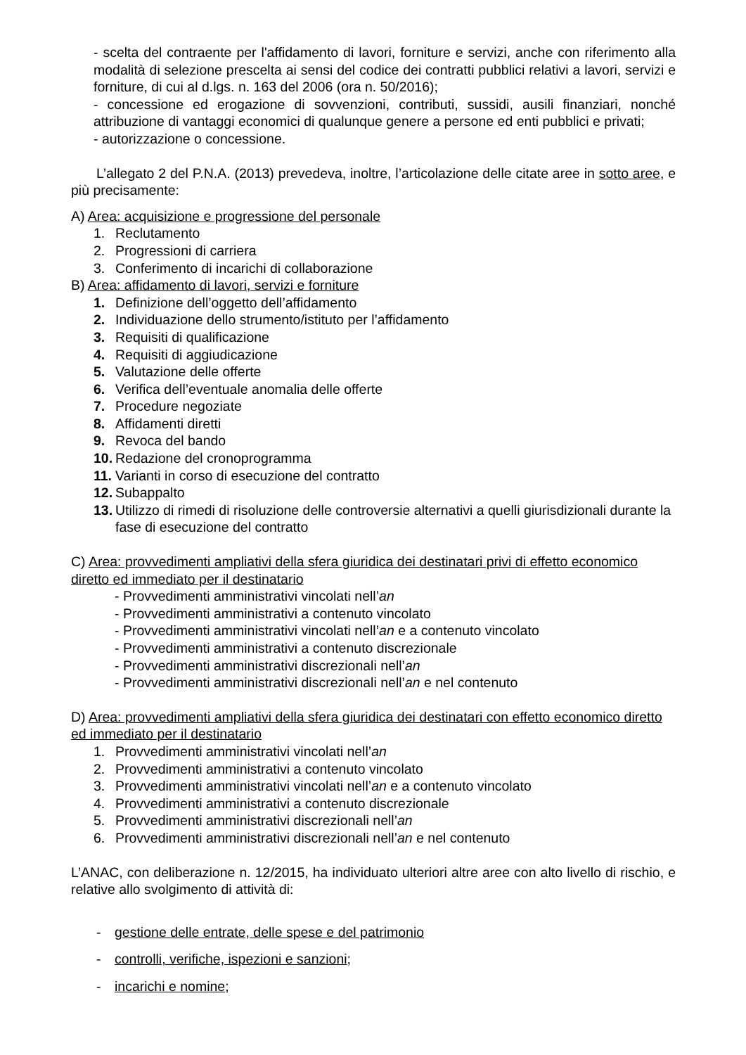- scelta del contraente per l'affidamento di lavori, forniture e servizi, anche con riferimento alla modalità di selezione prescelta ai sensi del codice dei contratti pubblici relativi a lavori, servizi e forniture, di cui al d.lgs. n. 163 del 2006 (ora n. 50/2016);
- concessione ed erogazione di sovvenzioni, contributi, sussidi, ausili finanziari, nonché attribuzione di vantaggi economici di qualunque genere a persone ed enti pubblici e privati;
- autorizzazione o concessione.
L’allegato 2 del P.N.A. (2013) prevedeva, inoltre, l’articolazione delle citate aree in sotto aree, e più precisamente:
A) Area: acquisizione e progressione del personale
1. Reclutamento
2. Progressioni di carriera
3. Conferimento di incarichi di collaborazione
B) Area: affidamento di lavori, servizi e forniture
1. Definizione dell’oggetto dell’affidamento
2. Individuazione dello strumento/istituto per l’affidamento
3. Requisiti di qualificazione
4. Requisiti di aggiudicazione
5. Valutazione delle offerte
6. Verifica dell’eventuale anomalia delle offerte
7. Procedure negoziate
8. Affidamenti diretti
9. Revoca del bando
10. Redazione del cronoprogramma
11. Varianti in corso di esecuzione del contratto
12. Subappalto
13. Utilizzo di rimedi di risoluzione delle controversie alternativi a quelli giurisdizionali durante la fase di esecuzione del contratto
C) Area: provvedimenti ampliativi della sfera giuridica dei destinatari privi di effetto economico diretto ed immediato per il destinatario
- Provvedimenti amministrativi vincolati nell’an
- Provvedimenti amministrativi a contenuto vincolato
- Provvedimenti amministrativi vincolati nell’an e a contenuto vincolato
- Provvedimenti amministrativi a contenuto discrezionale
- Provvedimenti amministrativi discrezionali nell’an
- Provvedimenti amministrativi discrezionali nell’an e nel contenuto
D) Area: provvedimenti ampliativi della sfera giuridica dei destinatari con effetto economico diretto ed immediato per il destinatario
1. Provvedimenti amministrativi vincolati nell’an
2. Provvedimenti amministrativi a contenuto vincolato
3. Provvedimenti amministrativi vincolati nell’an e a contenuto vincolato
4. Provvedimenti amministrativi a contenuto discrezionale
5. Provvedimenti amministrativi discrezionali nell’an
6. Provvedimenti amministrativi discrezionali nell’an e nel contenuto
L’ANAC, con deliberazione n. 12/2015, ha individuato ulteriori altre aree con alto livello di rischio, e relative allo svolgimento di attività di:
- gestione delle entrate, delle spese e del patrimonio
- controlli, verifiche, ispezioni e sanzioni;
- incarichi e nomine;